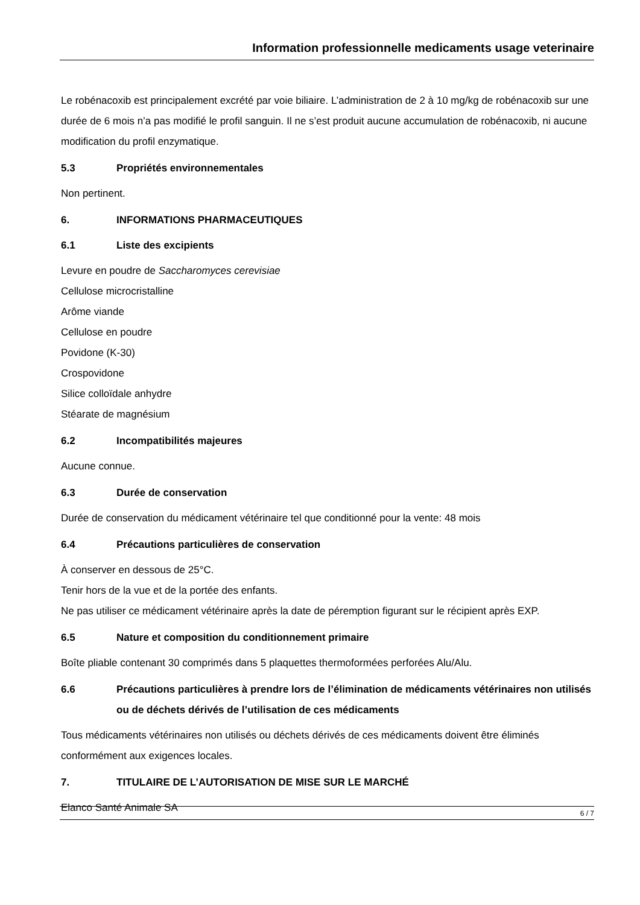Information professionnelle medicaments usage veterinaire
Le robénacoxib est principalement excrété par voie biliaire. L’administration de 2 à 10 mg/kg de robénacoxib sur une durée de 6 mois n’a pas modifié le profil sanguin. Il ne s’est produit aucune accumulation de robénacoxib, ni aucune modification du profil enzymatique.
5.3 Propriétés environnementales
Non pertinent.
6. INFORMATIONS PHARMACEUTIQUES
6.1 Liste des excipients
Levure en poudre de Saccharomyces cerevisiae
Cellulose microcristalline
Arôme viande
Cellulose en poudre
Povidone (K-30)
Crospovidone
Silice colloïdale anhydre
Stéarate de magnésium
6.2 Incompatibilités majeures
Aucune connue.
6.3 Durée de conservation
Durée de conservation du médicament vétérinaire tel que conditionné pour la vente: 48 mois
6.4 Précautions particulières de conservation
À conserver en dessous de 25°C.
Tenir hors de la vue et de la portée des enfants.
Ne pas utiliser ce médicament vétérinaire après la date de péremption figurant sur le récipient après EXP.
6.5 Nature et composition du conditionnement primaire
Boîte pliable contenant 30 comprimés dans 5 plaquettes thermoformées perforées Alu/Alu.
6.6 Précautions particulières à prendre lors de l’élimination de médicaments vétérinaires non utilisés ou de déchets dérivés de l’utilisation de ces médicaments
Tous médicaments vétérinaires non utilisés ou déchets dérivés de ces médicaments doivent être éliminés conformément aux exigences locales.
7. TITULAIRE DE L’AUTORISATION DE MISE SUR LE MARCHÉ
Elanco Santé Animale SA
6 / 7